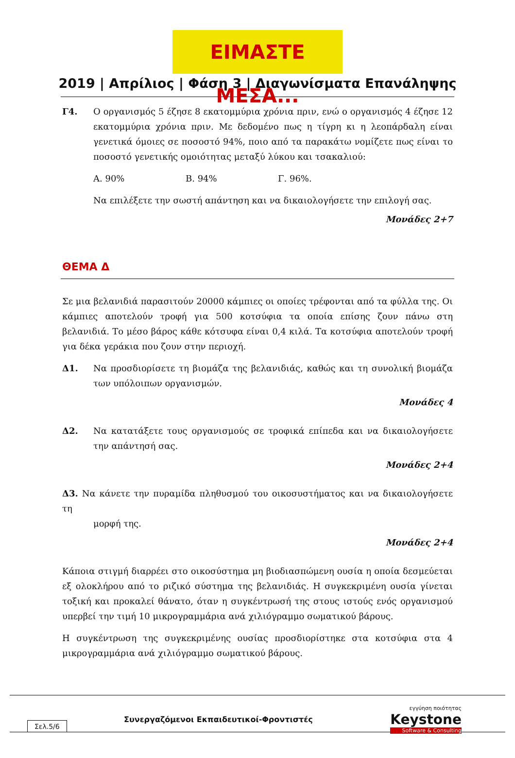ΕΙΜΑΣΤΕ ΜΕΣΑ...
2019 | Απρίλιος | Φάση 3 | Διαγωνίσματα Επανάληψης
Γ4. Ο οργανισμός 5 έζησε 8 εκατομμύρια χρόνια πριν, ενώ ο οργανισμός 4 έζησε 12 εκατομμύρια χρόνια πριν. Με δεδομένο πως η τίγρη κι η λεοπάρδαλη είναι γενετικά όμοιες σε ποσοστό 94%, ποιο από τα παρακάτω νομίζετε πως είναι το ποσοστό γενετικής ομοιότητας μεταξύ λύκου και τσακαλιού:
Α. 90% Β. 94% Γ. 96%.
Να επιλέξετε την σωστή απάντηση και να δικαιολογήσετε την επιλογή σας.
Μονάδες 2+7
ΘΕΜΑ Δ
Σε μια βελανιδιά παρασιτούν 20000 κάμπιες οι οποίες τρέφονται από τα φύλλα της. Οι κάμπιες αποτελούν τροφή για 500 κοτσύφια τα οποία επίσης ζουν πάνω στη βελανιδιά. Το μέσο βάρος κάθε κότσυφα είναι 0,4 κιλά. Τα κοτσύφια αποτελούν τροφή για δέκα γεράκια που ζουν στην περιοχή.
Δ1. Να προσδιορίσετε τη βιομάζα της βελανιδιάς, καθώς και τη συνολική βιομάζα των υπόλοιπων οργανισμών.
Μονάδες 4
Δ2. Να κατατάξετε τους οργανισμούς σε τροφικά επίπεδα και να δικαιολογήσετε την απάντησή σας.
Μονάδες 2+4
Δ3. Να κάνετε την πυραμίδα πληθυσμού του οικοσυστήματος και να δικαιολογήσετε τη
μορφή της.
Μονάδες 2+4
Κάποια στιγμή διαρρέει στο οικοσύστημα μη βιοδιασπώμενη ουσία η οποία δεσμεύεται εξ ολοκλήρου από το ριζικό σύστημα της βελανιδιάς. Η συγκεκριμένη ουσία γίνεται τοξική και προκαλεί θάνατο, όταν η συγκέντρωσή της στους ιστούς ενός οργανισμού υπερβεί την τιμή 10 μικρογραμμάρια ανά χιλιόγραμμο σωματικού βάρους.
Η συγκέντρωση της συγκεκριμένης ουσίας προσδιορίστηκε στα κοτσύφια στα 4 μικρογραμμάρια ανά χιλιόγραμμο σωματικού βάρους.
Σελ.5/6
Συνεργαζόμενοι Εκπαιδευτικοί-Φροντιστές
εγγύηση ποιότητας
Keystone
Software & Consulting